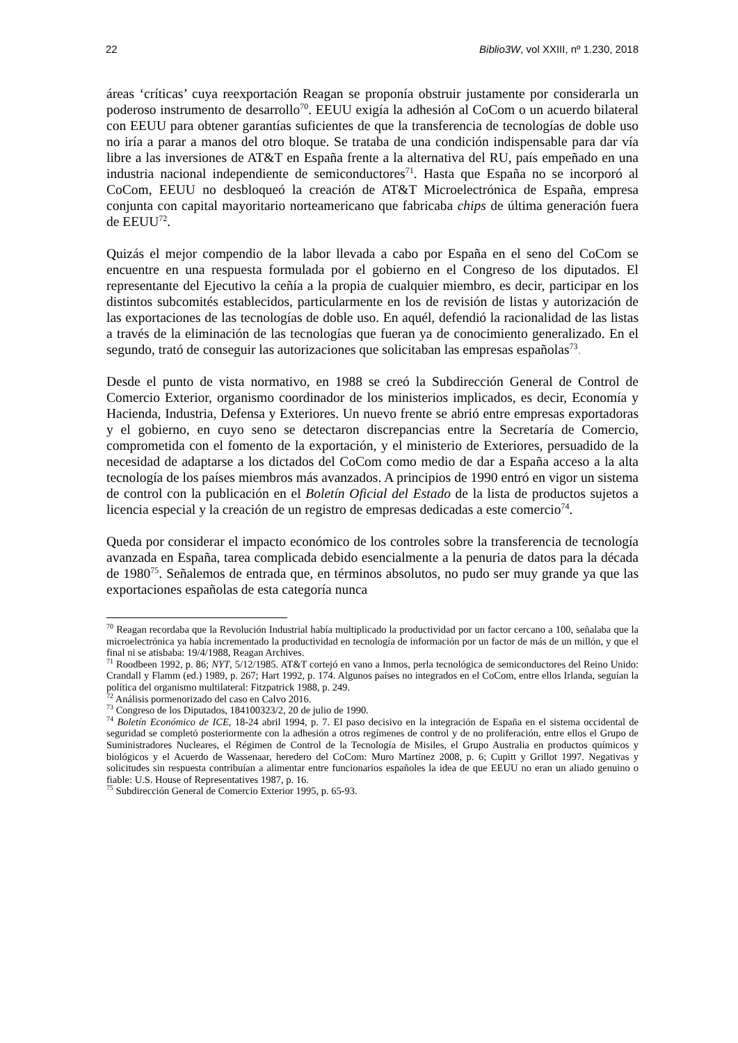22 Biblio3W, vol XXIII, nº 1.230, 2018
áreas ‘críticas’ cuya reexportación Reagan se proponía obstruir justamente por considerarla un poderoso instrumento de desarrollo<sup>70</sup>. EEUU exigía la adhesión al CoCom o un acuerdo bilateral con EEUU para obtener garantías suficientes de que la transferencia de tecnologías de doble uso no iría a parar a manos del otro bloque. Se trataba de una condición indispensable para dar vía libre a las inversiones de AT&T en España frente a la alternativa del RU, país empeñado en una industria nacional independiente de semiconductores<sup>71</sup>. Hasta que España no se incorporó al CoCom, EEUU no desbloqueó la creación de AT&T Microelectrónica de España, empresa conjunta con capital mayoritario norteamericano que fabricaba chips de última generación fuera de EEUU<sup>72</sup>.
Quizás el mejor compendio de la labor llevada a cabo por España en el seno del CoCom se encuentre en una respuesta formulada por el gobierno en el Congreso de los diputados. El representante del Ejecutivo la ceñía a la propia de cualquier miembro, es decir, participar en los distintos subcomités establecidos, particularmente en los de revisión de listas y autorización de las exportaciones de las tecnologías de doble uso. En aquél, defendió la racionalidad de las listas a través de la eliminación de las tecnologías que fueran ya de conocimiento generalizado. En el segundo, trató de conseguir las autorizaciones que solicitaban las empresas españolas<sup>73</sup>.
Desde el punto de vista normativo, en 1988 se creó la Subdirección General de Control de Comercio Exterior, organismo coordinador de los ministerios implicados, es decir, Economía y Hacienda, Industria, Defensa y Exteriores. Un nuevo frente se abrió entre empresas exportadoras y el gobierno, en cuyo seno se detectaron discrepancias entre la Secretaría de Comercio, comprometida con el fomento de la exportación, y el ministerio de Exteriores, persuadido de la necesidad de adaptarse a los dictados del CoCom como medio de dar a España acceso a la alta tecnología de los países miembros más avanzados. A principios de 1990 entró en vigor un sistema de control con la publicación en el Boletín Oficial del Estado de la lista de productos sujetos a licencia especial y la creación de un registro de empresas dedicadas a este comercio<sup>74</sup>.
Queda por considerar el impacto económico de los controles sobre la transferencia de tecnología avanzada en España, tarea complicada debido esencialmente a la penuria de datos para la década de 1980<sup>75</sup>. Señalemos de entrada que, en términos absolutos, no pudo ser muy grande ya que las exportaciones españolas de esta categoría nunca
<sup>70</sup> Reagan recordaba que la Revolución Industrial había multiplicado la productividad por un factor cercano a 100, señalaba que la microelectrónica ya había incrementado la productividad en tecnología de información por un factor de más de un millón, y que el final ni se atisbaba: 19/4/1988, Reagan Archives.
<sup>71</sup> Roodbeen 1992, p. 86; NYT, 5/12/1985. AT&T cortejó en vano a Inmos, perla tecnológica de semiconductores del Reino Unido: Crandall y Flamm (ed.) 1989, p. 267; Hart 1992, p. 174. Algunos países no integrados en el CoCom, entre ellos Irlanda, seguían la política del organismo multilateral: Fitzpatrick 1988, p. 249.
<sup>72</sup> Análisis pormenorizado del caso en Calvo 2016.
<sup>73</sup> Congreso de los Diputados, 184100323/2, 20 de julio de 1990.
<sup>74</sup> Boletín Económico de ICE, 18-24 abril 1994, p. 7. El paso decisivo en la integración de España en el sistema occidental de seguridad se completó posteriormente con la adhesión a otros regímenes de control y de no proliferación, entre ellos el Grupo de Suministradores Nucleares, el Régimen de Control de la Tecnología de Misiles, el Grupo Australia en productos químicos y biológicos y el Acuerdo de Wassenaar, heredero del CoCom: Muro Martínez 2008, p. 6; Cupitt y Grillot 1997. Negativas y solicitudes sin respuesta contribuían a alimentar entre funcionarios españoles la idea de que EEUU no eran un aliado genuino o fiable: U.S. House of Representatives 1987, p. 16.
<sup>75</sup> Subdirección General de Comercio Exterior 1995, p. 65-93.